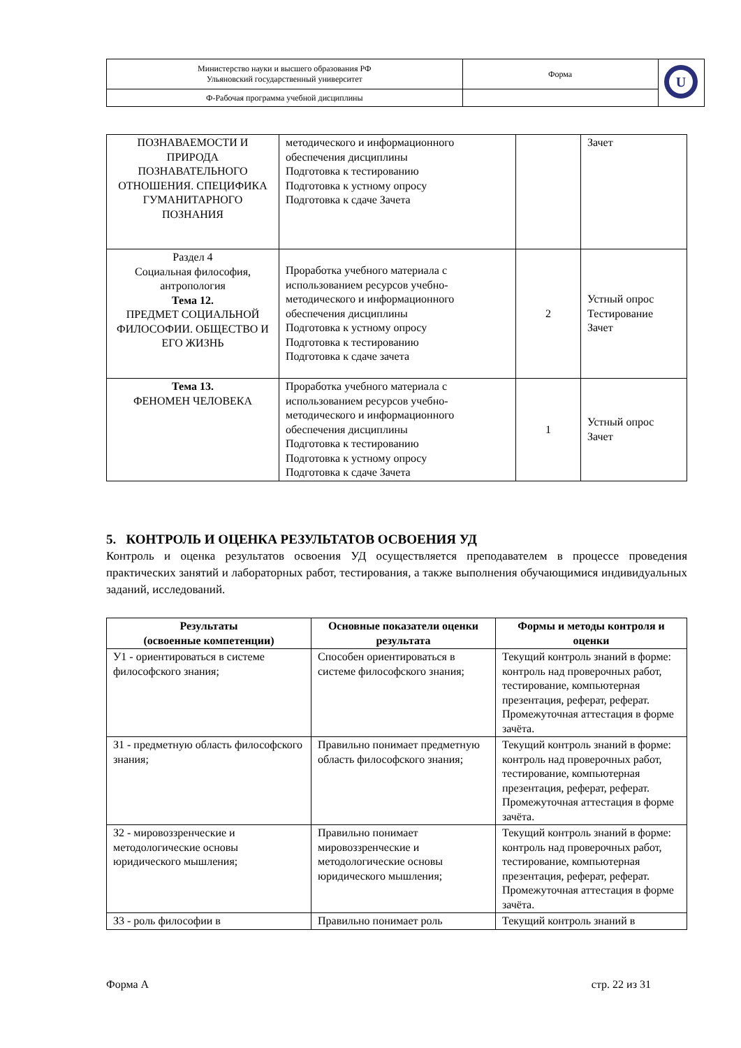| Министерство науки и высшего образования РФ Ульяновский государственный университет | Форма | U |
| Ф-Рабочая программа учебной дисциплины | | |
| ПОЗНАВАЕМОСТИ И ПРИРОДА ПОЗНАВАТЕЛЬНОГО ОТНОШЕНИЯ. СПЕЦИФИКА ГУМАНИТАРНОГО ПОЗНАНИЯ | методического и информационного обеспечения дисциплины Подготовка к тестированию Подготовка к устному опросу Подготовка к сдаче Зачета | | Зачет |
| Раздел 4 Социальная философия, антропология Тема 12. ПРЕДМЕТ СОЦИАЛЬНОЙ ФИЛОСОФИИ. ОБЩЕСТВО И ЕГО ЖИЗНЬ | Проработка учебного материала с использованием ресурсов учебно-методического и информационного обеспечения дисциплины Подготовка к устному опросу Подготовка к тестированию Подготовка к сдаче зачета | 2 | Устный опрос Тестирование Зачет |
| Тема 13. ФЕНОМЕН ЧЕЛОВЕКА | Проработка учебного материала с использованием ресурсов учебно-методического и информационного обеспечения дисциплины Подготовка к тестированию Подготовка к устному опросу Подготовка к сдаче Зачета | 1 | Устный опрос Зачет |
5. КОНТРОЛЬ И ОЦЕНКА РЕЗУЛЬТАТОВ ОСВОЕНИЯ УД
Контроль и оценка результатов освоения УД осуществляется преподавателем в процессе проведения практических занятий и лабораторных работ, тестирования, а также выполнения обучающимися индивидуальных заданий, исследований.
| Результаты (освоенные компетенции) | Основные показатели оценки результата | Формы и методы контроля и оценки |
| --- | --- | --- |
| У1 - ориентироваться в системе философского знания; | Способен ориентироваться в системе философского знания; | Текущий контроль знаний в форме: контроль над проверочных работ, тестирование, компьютерная презентация, реферат, реферат. Промежуточная аттестация в форме зачёта. |
| З1 - предметную область философского знания; | Правильно понимает предметную область философского знания; | Текущий контроль знаний в форме: контроль над проверочных работ, тестирование, компьютерная презентация, реферат, реферат. Промежуточная аттестация в форме зачёта. |
| З2 - мировоззренческие и методологические основы юридического мышления; | Правильно понимает мировоззренческие и методологические основы юридического мышления; | Текущий контроль знаний в форме: контроль над проверочных работ, тестирование, компьютерная презентация, реферат, реферат. Промежуточная аттестация в форме зачёта. |
| З3 - роль философии в | Правильно понимает роль | Текущий контроль знаний в |
Форма А стр. 22 из 31